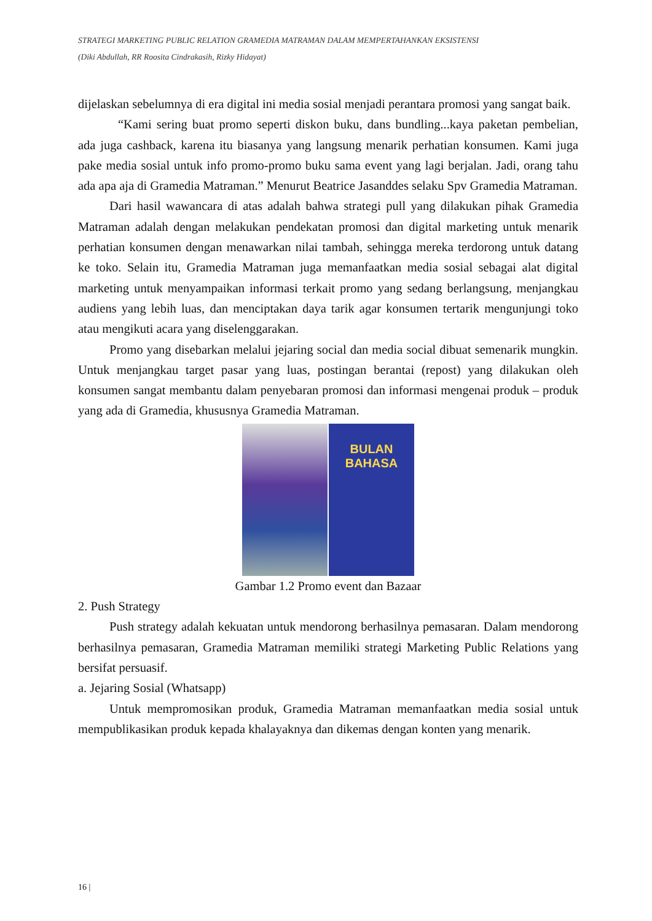STRATEGI MARKETING PUBLIC RELATION GRAMEDIA MATRAMAN DALAM MEMPERTAHANKAN EKSISTENSI
(Diki Abdullah, RR Roosita Cindrakasih, Rizky Hidayat)
dijelaskan sebelumnya di era digital ini media sosial menjadi perantara promosi yang sangat baik.
“Kami sering buat promo seperti diskon buku, dans bundling...kaya paketan pembelian, ada juga cashback, karena itu biasanya yang langsung menarik perhatian konsumen. Kami juga pake media sosial untuk info promo-promo buku sama event yang lagi berjalan. Jadi, orang tahu ada apa aja di Gramedia Matraman.” Menurut Beatrice Jasanddes selaku Spv Gramedia Matraman.
Dari hasil wawancara di atas adalah bahwa strategi pull yang dilakukan pihak Gramedia Matraman adalah dengan melakukan pendekatan promosi dan digital marketing untuk menarik perhatian konsumen dengan menawarkan nilai tambah, sehingga mereka terdorong untuk datang ke toko. Selain itu, Gramedia Matraman juga memanfaatkan media sosial sebagai alat digital marketing untuk menyampaikan informasi terkait promo yang sedang berlangsung, menjangkau audiens yang lebih luas, dan menciptakan daya tarik agar konsumen tertarik mengunjungi toko atau mengikuti acara yang diselenggarakan.
Promo yang disebarkan melalui jejaring social dan media social dibuat semenarik mungkin. Untuk menjangkau target pasar yang luas, postingan berantai (repost) yang dilakukan oleh konsumen sangat membantu dalam penyebaran promosi dan informasi mengenai produk – produk yang ada di Gramedia, khususnya Gramedia Matraman.
BULAN
BAHASA
Gambar 1.2 Promo event dan Bazaar
2. Push Strategy
Push strategy adalah kekuatan untuk mendorong berhasilnya pemasaran. Dalam mendorong berhasilnya pemasaran, Gramedia Matraman memiliki strategi Marketing Public Relations yang bersifat persuasif.
a. Jejaring Sosial (Whatsapp)
Untuk mempromosikan produk, Gramedia Matraman memanfaatkan media sosial untuk mempublikasikan produk kepada khalayaknya dan dikemas dengan konten yang menarik.
16 |